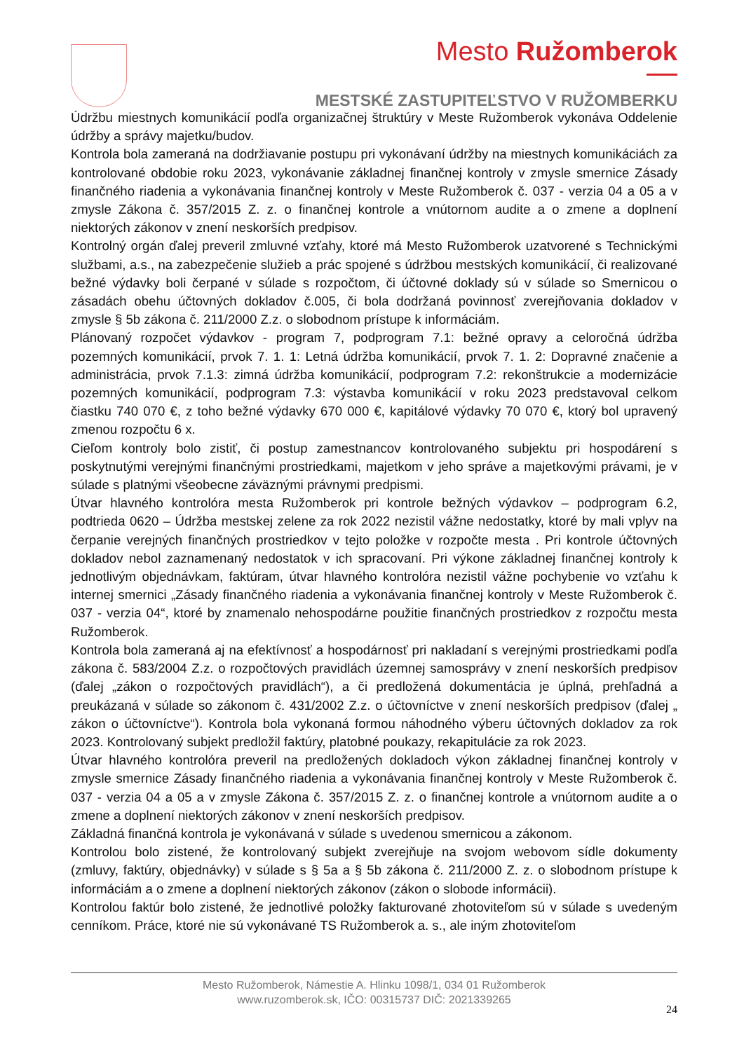Mesto Ružomberok
MESTSKÉ ZASTUPITEĽSTVO V RUŽOMBERKU
Údržbu miestnych komunikácií podľa organizačnej štruktúry v Meste Ružomberok vykonáva Oddelenie údržby a správy majetku/budov.
Kontrola bola zameraná na dodržiavanie postupu pri vykonávaní údržby na miestnych komunikáciách za kontrolované obdobie roku 2023, vykonávanie základnej finančnej kontroly v zmysle smernice Zásady finančného riadenia a vykonávania finančnej kontroly v Meste Ružomberok č. 037 - verzia 04 a 05 a v zmysle Zákona č. 357/2015 Z. z. o finančnej kontrole a vnútornom audite a o zmene a doplnení niektorých zákonov v znení neskorších predpisov.
Kontrolný orgán ďalej preveril zmluvné vzťahy, ktoré má Mesto Ružomberok uzatvorené s Technickými službami, a.s., na zabezpečenie služieb a prác spojené s údržbou mestských komunikácií, či realizované bežné výdavky boli čerpané v súlade s rozpočtom, či účtovné doklady sú v súlade so Smernicou o zásadách obehu účtovných dokladov č.005, či bola dodržaná povinnosť zverejňovania dokladov v zmysle § 5b zákona č. 211/2000 Z.z. o slobodnom prístupe k informáciám.
Plánovaný rozpočet výdavkov - program 7, podprogram 7.1: bežné opravy a celoročná údržba pozemných komunikácií, prvok 7. 1. 1: Letná údržba komunikácií, prvok 7. 1. 2: Dopravné značenie a administrácia, prvok 7.1.3: zimná údržba komunikácií, podprogram 7.2: rekonštrukcie a modernizácie pozemných komunikácií, podprogram 7.3: výstavba komunikácií v roku 2023 predstavoval celkom čiastku 740 070 €, z toho bežné výdavky 670 000 €, kapitálové výdavky 70 070 €, ktorý bol upravený zmenou rozpočtu 6 x.
Cieľom kontroly bolo zistiť, či postup zamestnancov kontrolovaného subjektu pri hospodárení s poskytnutými verejnými finančnými prostriedkami, majetkom v jeho správe a majetkovými právami, je v súlade s platnými všeobecne záväznými právnymi predpismi.
Útvar hlavného kontrolóra mesta Ružomberok pri kontrole bežných výdavkov – podprogram 6.2, podtrieda 0620 – Údržba mestskej zelene za rok 2022 nezistil vážne nedostatky, ktoré by mali vplyv na čerpanie verejných finančných prostriedkov v tejto položke v rozpočte mesta . Pri kontrole účtovných dokladov nebol zaznamenaný nedostatok v ich spracovaní. Pri výkone základnej finančnej kontroly k jednotlivým objednávkam, faktúram, útvar hlavného kontrolóra nezistil vážne pochybenie vo vzťahu k internej smernici „Zásady finančného riadenia a vykonávania finančnej kontroly v Meste Ružomberok č. 037 - verzia 04“, ktoré by znamenalo nehospodárne použitie finančných prostriedkov z rozpočtu mesta Ružomberok.
Kontrola bola zameraná aj na efektívnosť a hospodárnosť pri nakladaní s verejnými prostriedkami podľa zákona č. 583/2004 Z.z. o rozpočtových pravidlách územnej samosprávy v znení neskorších predpisov (ďalej „zákon o rozpočtových pravidlách“), a či predložená dokumentácia je úplná, prehľadná a preukázaná v súlade so zákonom č. 431/2002 Z.z. o účtovníctve v znení neskorších predpisov (ďalej „ zákon o účtovníctve“). Kontrola bola vykonaná formou náhodného výberu účtovných dokladov za rok 2023. Kontrolovaný subjekt predložil faktúry, platobné poukazy, rekapitulácie za rok 2023.
Útvar hlavného kontrolóra preveril na predložených dokladoch výkon základnej finančnej kontroly v zmysle smernice Zásady finančného riadenia a vykonávania finančnej kontroly v Meste Ružomberok č. 037 - verzia 04 a 05 a v zmysle Zákona č. 357/2015 Z. z. o finančnej kontrole a vnútornom audite a o zmene a doplnení niektorých zákonov v znení neskorších predpisov.
Základná finančná kontrola je vykonávaná v súlade s uvedenou smernicou a zákonom.
Kontrolou bolo zistené, že kontrolovaný subjekt zverejňuje na svojom webovom sídle dokumenty (zmluvy, faktúry, objednávky) v súlade s § 5a a § 5b zákona č. 211/2000 Z. z. o slobodnom prístupe k informáciám a o zmene a doplnení niektorých zákonov (zákon o slobode informácii).
Kontrolou faktúr bolo zistené, že jednotlivé položky fakturované zhotoviteľom sú v súlade s uvedeným cenníkom. Práce, ktoré nie sú vykonávané TS Ružomberok a. s., ale iným zhotoviteľom
Mesto Ružomberok, Námestie A. Hlinku 1098/1, 034 01 Ružomberok
www.ruzomberok.sk, IČO: 00315737 DIČ: 2021339265
24